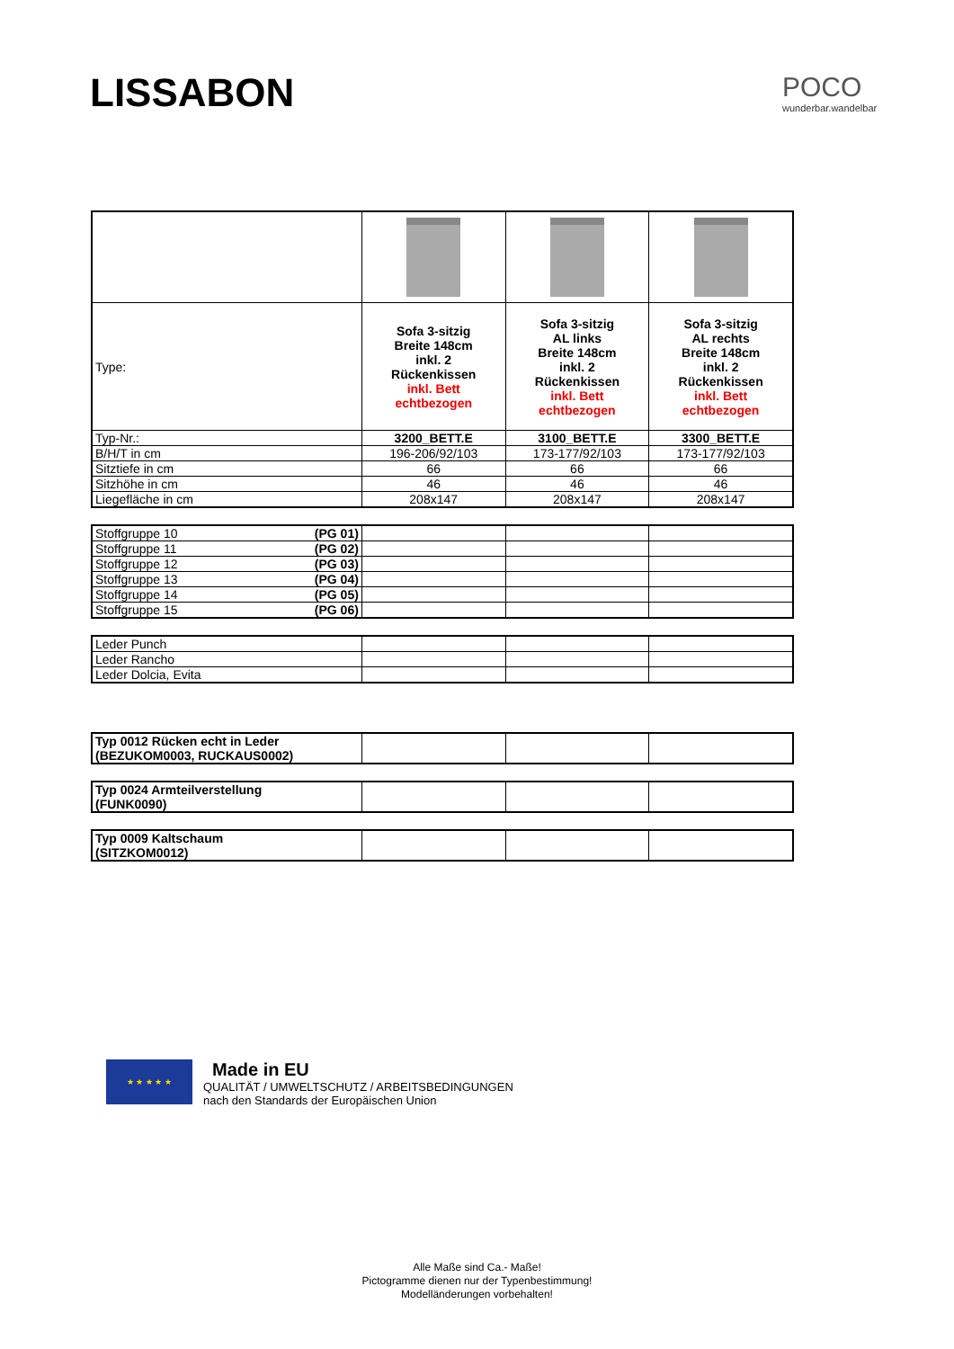LISSABON POCO
wunderbar.wandelbar
| Type: | Sofa 3-sitzig Breite 148cm inkl. 2 Rückenkissen inkl. Bett echtbezogen | Sofa 3-sitzig AL links Breite 148cm inkl. 2 Rückenkissen inkl. Bett echtbezogen | Sofa 3-sitzig AL rechts Breite 148cm inkl. 2 Rückenkissen inkl. Bett echtbezogen |
| Typ-Nr.: | 3200_BETT.E | 3100_BETT.E | 3300_BETT.E |
| B/H/T in cm | 196-206/92/103 | 173-177/92/103 | 173-177/92/103 |
| Sitztiefe in cm | 66 | 66 | 66 |
| Sitzhöhe in cm | 46 | 46 | 46 |
| Liegefläche in cm | 208x147 | 208x147 | 208x147 |
| Stoffgruppe 10 (PG 01) | | | |
| Stoffgruppe 11 (PG 02) | | | |
| Stoffgruppe 12 (PG 03) | | | |
| Stoffgruppe 13 (PG 04) | | | |
| Stoffgruppe 14 (PG 05) | | | |
| Stoffgruppe 15 (PG 06) | | | |
| Leder Punch | | | |
| Leder Rancho | | | |
| Leder Dolcia, Evita | | | |
| Typ 0012 Rücken echt in Leder (BEZUKOM0003, RUCKAUS0002) | | | |
| Typ 0024 Armteilverstellung (FUNK0090) | | | |
| Typ 0009 Kaltschaum (SITZKOM0012) | | | |
★ ★ ★ ★ ★
Made in EU
QUALITÄT / UMWELTSCHUTZ / ARBEITSBEDINGUNGEN
nach den Standards der Europäischen Union
Alle Maße sind Ca.- Maße!
Pictogramme dienen nur der Typenbestimmung!
Modelländerungen vorbehalten!